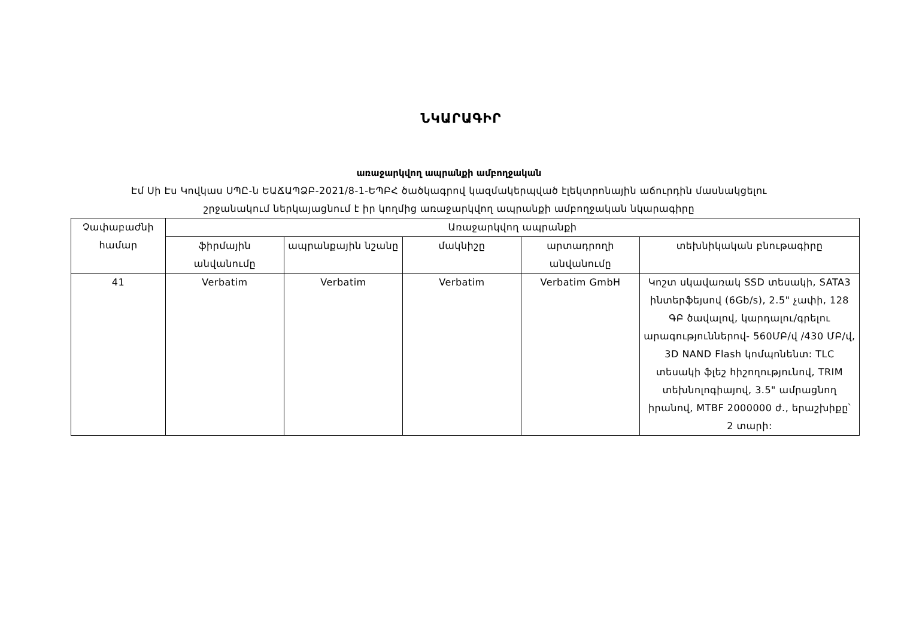ՆԿԱՐԱԳԻՐ
առաջարկվող ապրանքի ամբողջական
Էմ Սի Էս Կովկաս ՍՊԸ-ն ԵԱՃԱՊՁԲ-2021/8-1-ԵՊԲՀ ծածկագրով կազմակերպված էլեկտրոնային աճուրդին մասնակցելու
շրջանակում ներկայացնում է իր կողմից առաջարկվող ապրանքի ամբողջական նկարագիրը
| Չափաբաժնի համար | Առաջարկվող ապրանքի | | | | |
| --- | --- | --- | --- | --- | --- |
| | ֆիրմային անվանումը | ապրանքային նշանը | մակնիշը | արտադրողի անվանումը | տեխնիկական բնութագիրը |
| 41 | Verbatim | Verbatim | Verbatim | Verbatim GmbH | Կոշտ սկավառակ SSD տեսակի, SATA3 ինտերֆեյսով (6Gb/s), 2.5" չափի, 128 ԳԲ ծավալով, կարդալու/գրելու արագություններով- 560ՄԲ/վ /430 ՄԲ/վ, 3D NAND Flash կոմպոնենտ: TLC տեսակի ֆլեշ հիշողությունով, TRIM տեխնոլոգիայով, 3.5" ամրացնող իրանով, MTBF 2000000 ժ., երաշխիքը՝ 2 տարի: |